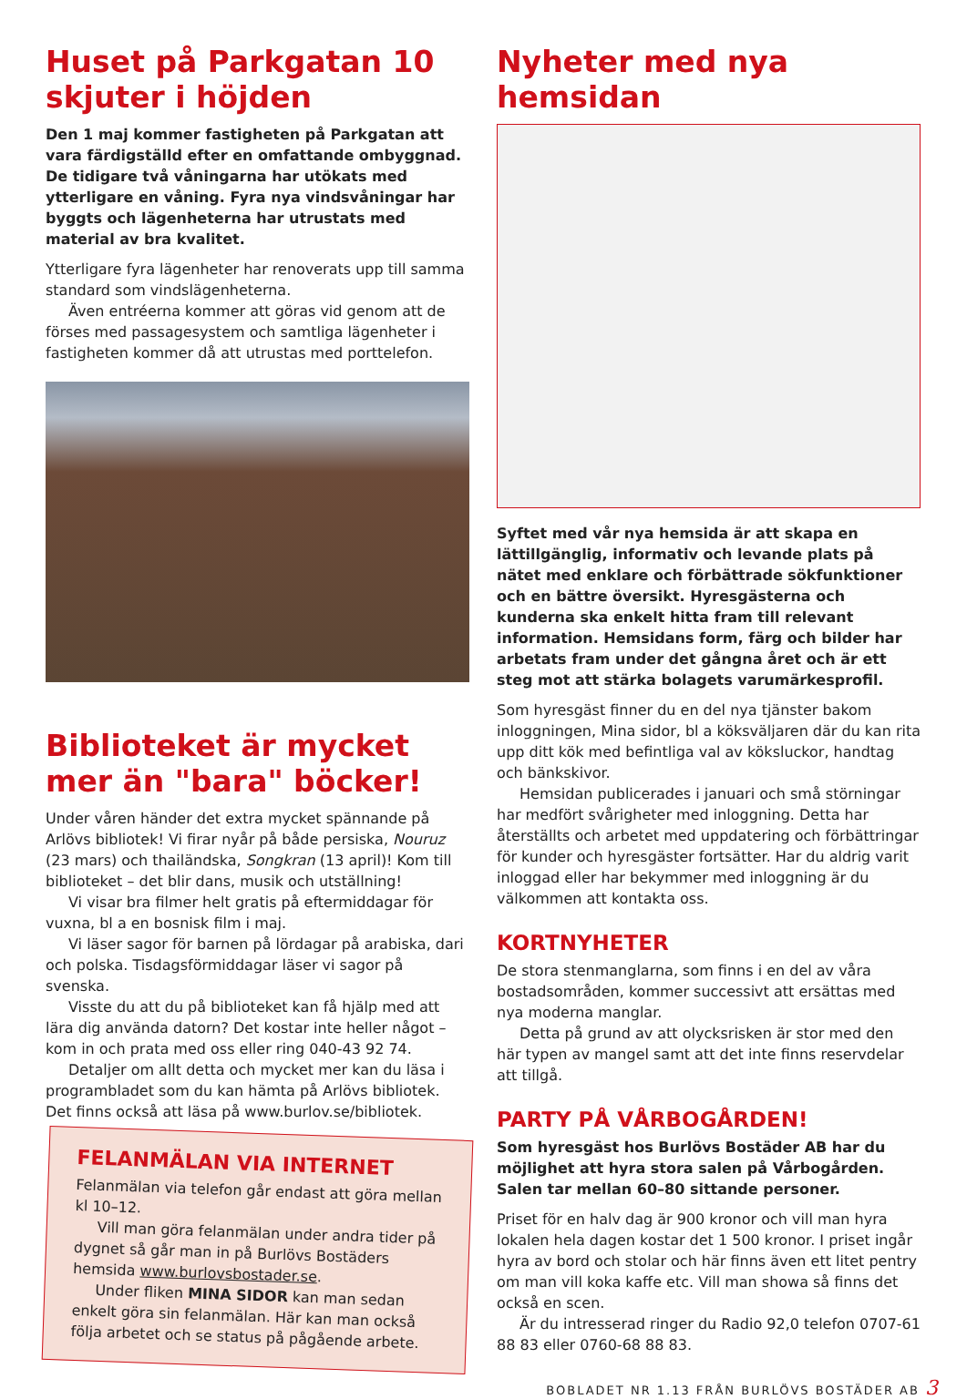Huset på Parkgatan 10 skjuter i höjden
Den 1 maj kommer fastigheten på Parkgatan att vara färdigställd efter en omfattande ombyggnad. De tidigare två våningarna har utökats med ytterligare en våning. Fyra nya vindsvåningar har byggts och lägenheterna har utrustats med material av bra kvalitet.
Ytterligare fyra lägenheter har renoverats upp till samma standard som vindslägenheterna.
Även entréerna kommer att göras vid genom att de förses med passagesystem och samtliga lägenheter i fastigheten kommer då att utrustas med porttelefon.
Biblioteket är mycket mer än "bara" böcker!
Under våren händer det extra mycket spännande på Arlövs bibliotek! Vi firar nyår på både persiska, Nouruz (23 mars) och thailändska, Songkran (13 april)! Kom till biblioteket – det blir dans, musik och utställning!
Vi visar bra filmer helt gratis på eftermiddagar för vuxna, bl a en bosnisk film i maj.
Vi läser sagor för barnen på lördagar på arabiska, dari och polska. Tisdagsförmiddagar läser vi sagor på svenska.
Visste du att du på biblioteket kan få hjälp med att lära dig använda datorn? Det kostar inte heller något – kom in och prata med oss eller ring 040-43 92 74.
Detaljer om allt detta och mycket mer kan du läsa i programbladet som du kan hämta på Arlövs bibliotek. Det finns också att läsa på www.burlov.se/bibliotek.
FELANMÄLAN VIA INTERNET
Felanmälan via telefon går endast att göra mellan kl 10–12.
Vill man göra felanmälan under andra tider på dygnet så går man in på Burlövs Bostäders hemsida www.burlovsbostader.se.
Under fliken MINA SIDOR kan man sedan enkelt göra sin felanmälan. Här kan man också följa arbetet och se status på pågående arbete.
Nyheter med nya hemsidan
Syftet med vår nya hemsida är att skapa en lättillgänglig, informativ och levande plats på nätet med enklare och förbättrade sökfunktioner och en bättre översikt. Hyresgästerna och kunderna ska enkelt hitta fram till relevant information. Hemsidans form, färg och bilder har arbetats fram under det gångna året och är ett steg mot att stärka bolagets varumärkesprofil.
Som hyresgäst finner du en del nya tjänster bakom inloggningen, Mina sidor, bl a köksväljaren där du kan rita upp ditt kök med befintliga val av köksluckor, handtag och bänkskivor.
Hemsidan publicerades i januari och små störningar har medfört svårigheter med inloggning. Detta har återställts och arbetet med uppdatering och förbättringar för kunder och hyresgäster fortsätter. Har du aldrig varit inloggad eller har bekymmer med inloggning är du välkommen att kontakta oss.
KORTNYHETER
De stora stenmanglarna, som finns i en del av våra bostadsområden, kommer successivt att ersättas med nya moderna manglar.
Detta på grund av att olycksrisken är stor med den här typen av mangel samt att det inte finns reservdelar att tillgå.
PARTY PÅ VÅRBOGÅRDEN!
Som hyresgäst hos Burlövs Bostäder AB har du möjlighet att hyra stora salen på Vårbogården. Salen tar mellan 60–80 sittande personer.
Priset för en halv dag är 900 kronor och vill man hyra lokalen hela dagen kostar det 1 500 kronor. I priset ingår hyra av bord och stolar och här finns även ett litet pentry om man vill koka kaffe etc. Vill man showa så finns det också en scen.
Är du intresserad ringer du Radio 92,0 telefon 0707-61 88 83 eller 0760-68 88 83.
BOBLADET NR 1.13 FRÅN BURLÖVS BOSTÄDER AB 3